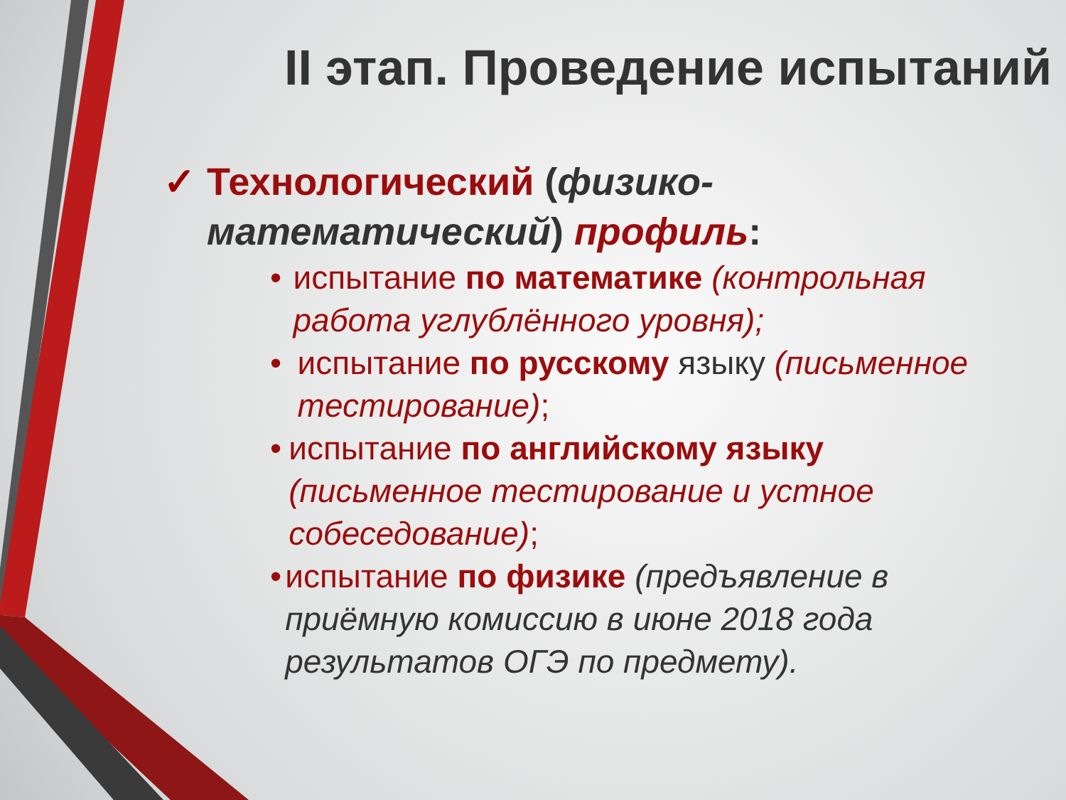II этап. Проведение испытаний
✓ Технологический (физико-математический) профиль:
• испытание по математике (контрольная работа углублённого уровня);
• испытание по русскому языку (письменное тестирование);
• испытание по английскому языку (письменное тестирование и устное собеседование);
• испытание по физике (предъявление в приёмную комиссию в июне 2018 года результатов ОГЭ по предмету).